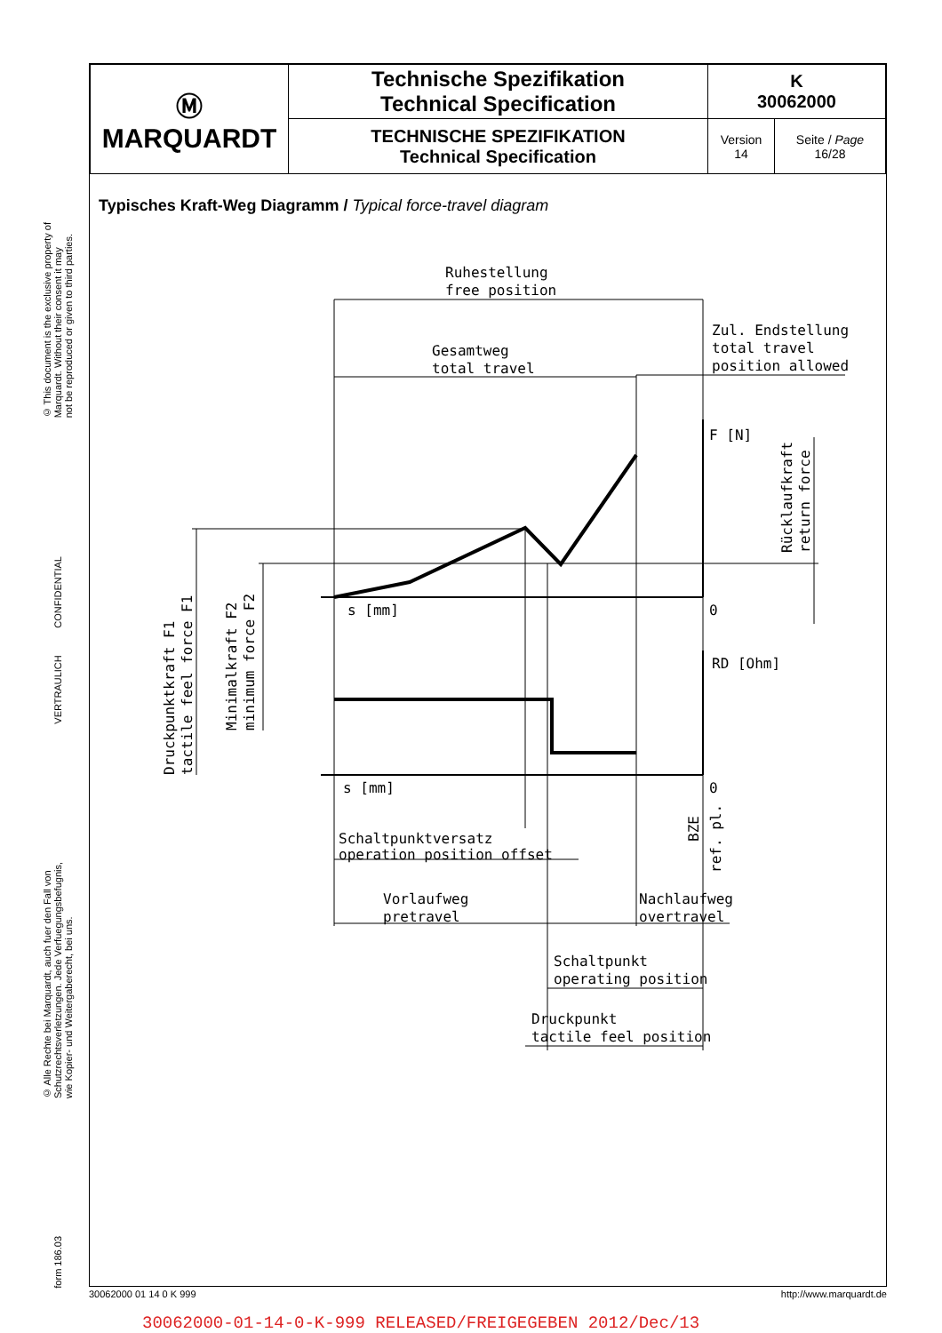© This document is the exclusive property of
Marquardt. Without their consent it may
not be reproduced or given to third parties.
VERTRAULICH CONFIDENTIAL
© Alle Rechte bei Marquardt, auch fuer den Fall von
Schutzrechtsverletzungen. Jede Verfuegungsbefugnis,
wie Kopier- und Weitergaberecht, bei uns.
form 186.03
| Ⓜ MARQUARDT | Technische Spezifikation Technical Specification | K 30062000 | |
| | TECHNISCHE SPEZIFIKATION Technical Specification | Version 14 | Seite / Page 16/28 |
Typisches Kraft-Weg Diagramm / Typical force-travel diagram
Ruhestellung
free position
Gesamtweg
total travel
Zul. Endstellung
total travel
position allowed
F [N]
s [mm]
0
RD [Ohm]
s [mm]
0
Schaltpunktversatz
operation position offset
Vorlaufweg
pretravel
Nachlaufweg
overtravel
Schaltpunkt
operating position
Druckpunkt
tactile feel position
Rücklaufkraft
return force
Druckpunktkraft F1
tactile feel force F1
Minimalkraft F2
minimum force F2
BZE
ref. pl.
30062000 01 14 0 K 999 http://www.marquardt.de
30062000-01-14-0-K-999 RELEASED/FREIGEGEBEN 2012/Dec/13